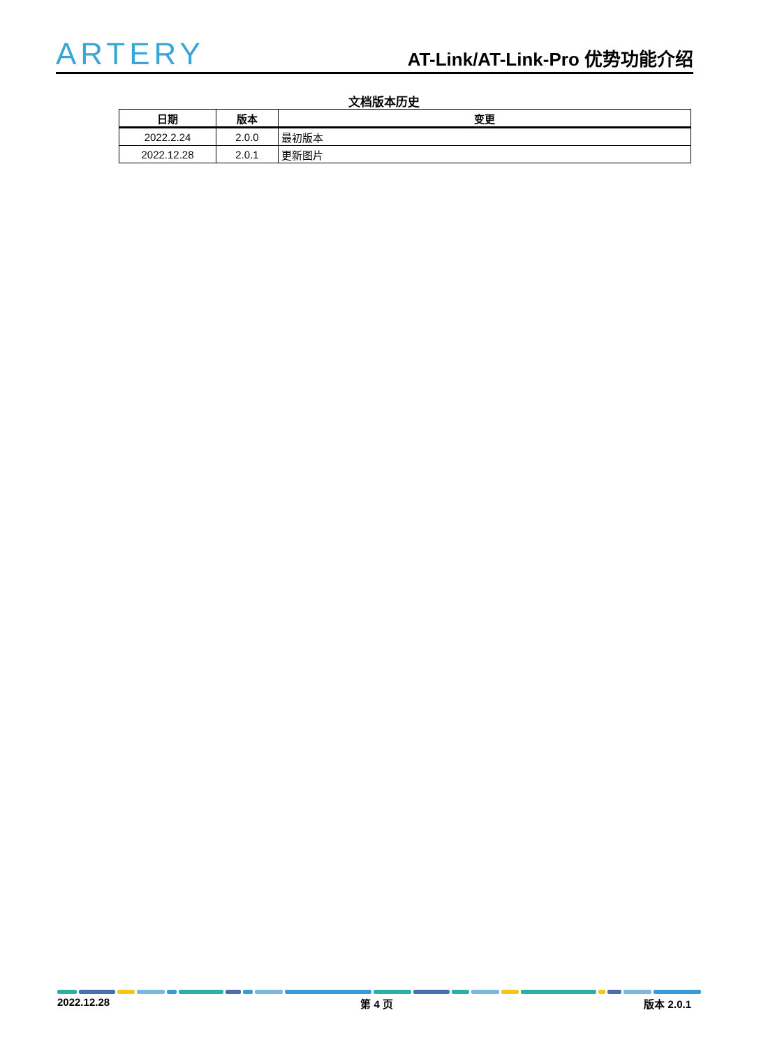ARTERY
AT-Link/AT-Link-Pro 优势功能介绍
文档版本历史
| 日期 | 版本 | 变更 |
| --- | --- | --- |
| 2022.2.24 | 2.0.0 | 最初版本 |
| 2022.12.28 | 2.0.1 | 更新图片 |
2022.12.28 第 4 页 版本 2.0.1